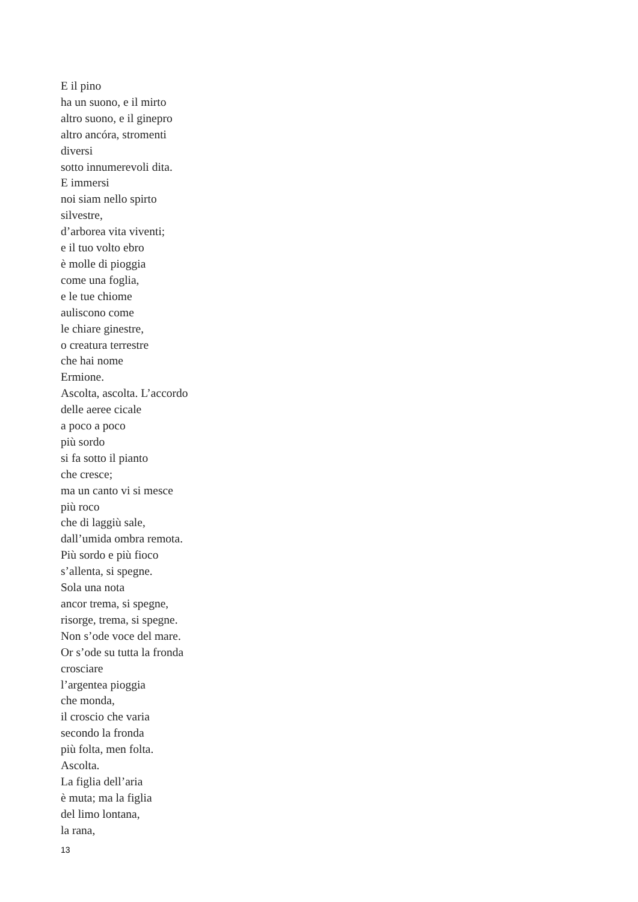E il pino
ha un suono, e il mirto
altro suono, e il ginepro
altro ancóra, stromenti
diversi
sotto innumerevoli dita.
E immersi
noi siam nello spirto
silvestre,
d’arborea vita viventi;
e il tuo volto ebro
è molle di pioggia
come una foglia,
e le tue chiome
auliscono come
le chiare ginestre,
o creatura terrestre
che hai nome
Ermione.
Ascolta, ascolta. L’accordo
delle aeree cicale
a poco a poco
più sordo
si fa sotto il pianto
che cresce;
ma un canto vi si mesce
più roco
che di laggiù sale,
dall’umida ombra remota.
Più sordo e più fioco
s’allenta, si spegne.
Sola una nota
ancor trema, si spegne,
risorge, trema, si spegne.
Non s’ode voce del mare.
Or s’ode su tutta la fronda
crosciare
l’argentea pioggia
che monda,
il croscio che varia
secondo la fronda
più folta, men folta.
Ascolta.
La figlia dell’aria
è muta; ma la figlia
del limo lontana,
la rana,
13